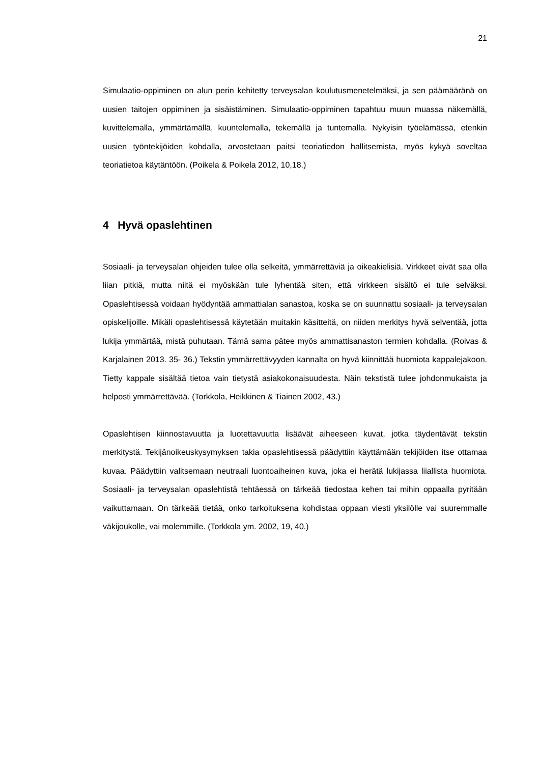21
Simulaatio-oppiminen on alun perin kehitetty terveysalan koulutusmenetelmäksi, ja sen päämääränä on uusien taitojen oppiminen ja sisäistäminen. Simulaatio-oppiminen tapahtuu muun muassa näkemällä, kuvittelemalla, ymmärtämällä, kuuntelemalla, tekemällä ja tuntemalla. Nykyisin työelämässä, etenkin uusien työntekijöiden kohdalla, arvostetaan paitsi teoriatiedon hallitsemista, myös kykyä soveltaa teoriatietoa käytäntöön. (Poikela & Poikela 2012, 10,18.)
4 Hyvä opaslehtinen
Sosiaali- ja terveysalan ohjeiden tulee olla selkeitä, ymmärrettäviä ja oikeakielisiä. Virkkeet eivät saa olla liian pitkiä, mutta niitä ei myöskään tule lyhentää siten, että virkkeen sisältö ei tule selväksi. Opaslehtisessä voidaan hyödyntää ammattialan sanastoa, koska se on suunnattu sosiaali- ja terveysalan opiskelijoille. Mikäli opaslehtisessä käytetään muitakin käsitteitä, on niiden merkitys hyvä selventää, jotta lukija ymmärtää, mistä puhutaan. Tämä sama pätee myös ammattisanaston termien kohdalla. (Roivas & Karjalainen 2013. 35- 36.) Tekstin ymmärrettävyyden kannalta on hyvä kiinnittää huomiota kappalejakoon. Tietty kappale sisältää tietoa vain tietystä asiakokonaisuudesta. Näin tekstistä tulee johdonmukaista ja helposti ymmärrettävää. (Torkkola, Heikkinen & Tiainen 2002, 43.)
Opaslehtisen kiinnostavuutta ja luotettavuutta lisäävät aiheeseen kuvat, jotka täydentävät tekstin merkitystä. Tekijänoikeuskysymyksen takia opaslehtisessä päädyttiin käyttämään tekijöiden itse ottamaa kuvaa. Päädyttiin valitsemaan neutraali luontoaiheinen kuva, joka ei herätä lukijassa liiallista huomiota. Sosiaali- ja terveysalan opaslehtistä tehtäessä on tärkeää tiedostaa kehen tai mihin oppaalla pyritään vaikuttamaan. On tärkeää tietää, onko tarkoituksena kohdistaa oppaan viesti yksilölle vai suuremmalle väkijoukolle, vai molemmille. (Torkkola ym. 2002, 19, 40.)